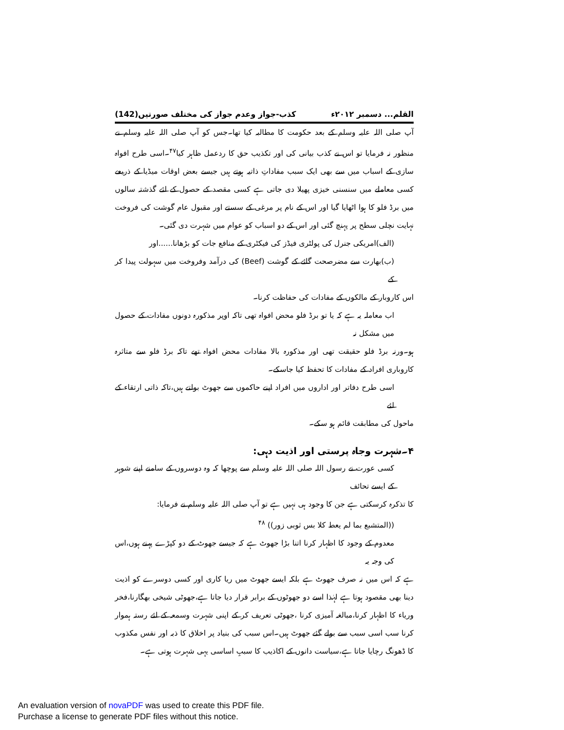القلم... دسمبر ۲۰۱۲ء کذب-جواز وعدم جواز کی مختلف صورتیں(142)
آپ صلی اللہ علیہ وسلم کے بعد حکومت کا مطالبہ کیا تھا۔جس کو آپ صلی اللہ علیہ وسلم نے منظور نہ فرمایا تو اس نے کذب بیانی کی اور تکذیب حق کا ردعمل ظاہر کیا<sup>۴۷</sup>۔اسی طرح افواہ سازی کے اسباب میں سے بھی ایک سبب مفاداتِ ذاتیہ ہوتے ہیں جیسے بعض اوقات میڈیا کے ذریعے کسی معاملے میں سنسنی خیزی پھیلا دی جاتی ہے کسی مقصد کے حصول کے لئے گذشتہ سالوں میں برڈ فلو کا ہوا اٹھایا گیا اور اس کے نام پر مرغی کے سستے اور مقبول عام گوشت کی فروخت نہایت نچلی سطح پر پہنچ گئی اور اس کے دو اسباب کو عوام میں شہرت دی گئی۔
(الف)امریکی جنرل کی پولٹری فیڈز کی فیکٹری کے منافع جات کو بڑھانا......اور
(ب)بھارت سے مضرصحت گائے کے گوشت (Beef) کی درآمد وفروخت میں سہولت پیدا کر کے
اس کاروبار کے مالکوں کے مفادات کی حفاظت کرنا۔
اب معاملہ یہ ہے کہ یا تو برڈ فلو محض افواہ تھی تاکہ اوپر مذکورہ دونوں مفادات کے حصول میں مشکل نہ
ہو۔ورنہ برڈ فلو حقیقت تھی اور مذکورہ بالا مفادات محض افواہ تھے تاکہ برڈ فلو سے متاثرہ کاروباری افراد کے مفادات کا تحفظ کیا جاسکے۔
اسی طرح دفاتر اور اداروں میں افراد اپنے حاکموں سے جھوٹ بولتے ہیں،تاکہ ذاتی ارتقاء کے لئے
ماحول کی مطابقت قائم ہو سکے۔
۴۔شہرت وجاہ پرستی اور اذیت دہی:
کسی عورت نے رسول اللہ صلی اللہ علیہ وسلم سے پوچھا کہ وہ دوسروں کے سامنے اپنے شوہر کے ایسے تحائف
کا تذکرہ کرسکتی ہے جن کا وجود ہی نہیں ہے تو آپ صلی اللہ علیہ وسلم نے فرمایا:
((المتشبع بما لم یعط کلا بس ثوبی زور)) <sup>۴۸</sup>
معدوم کے وجود کا اظہار کرنا اتنا بڑا جھوٹ ہے کہ جیسے جھوٹ کے دو کپڑے پہنے ہوں،اس کی وجہ یہ
ہے کہ اس میں نہ صرف جھوٹ ہے بلکہ ایسے جھوٹ میں ریا کاری اور کسی دوسرے کو اذیت دینا بھی مقصود ہوتا ہے لہٰذا اسے دو جھوٹوں کے برابر قرار دیا جاتا ہے،جھوٹی شیخی بھگارنا،فخر وریاء کا اظہار کرنا،مبالغہ آمیزی کرنا ،جھوٹی تعریف کر کے اپنی شہرت وسمعہ کے لئے رستہ ہموار کرنا سب اسی سبب سے بولے گئے جھوٹ ہیں۔اس سبب کی بنیاد پر اخلاق کا ذبہ اور نفس مکذوب کا ڈھونگ رچایا جاتا ہے،سیاست دانوں کے اکاذیب کا سببِ اساسی یہی شہرت ہوتی ہے۔
An evaluation version of novaPDF was used to create this PDF file.
Purchase a license to generate PDF files without this notice.